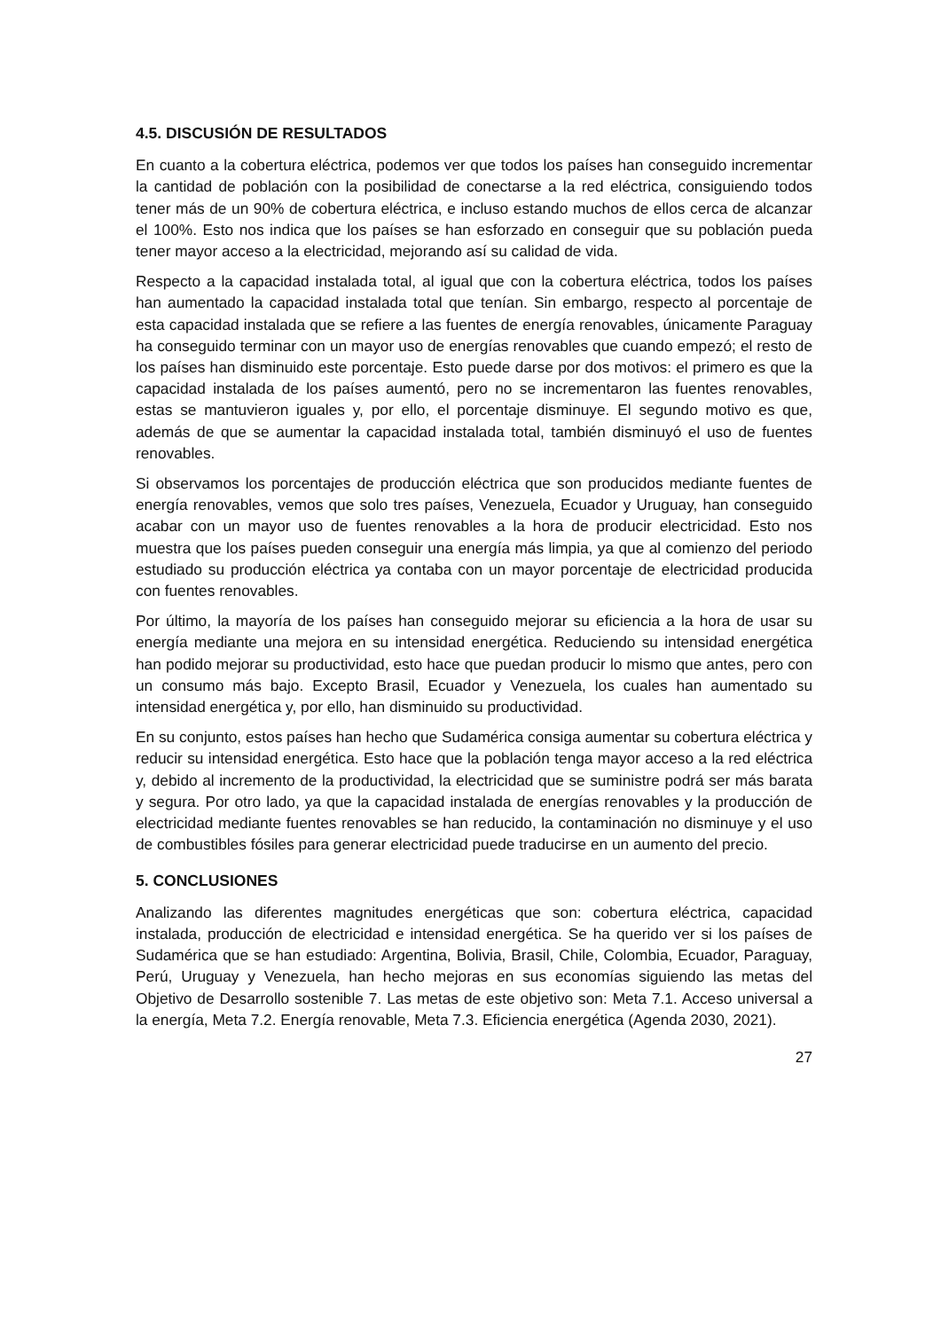4.5. DISCUSIÓN DE RESULTADOS
En cuanto a la cobertura eléctrica, podemos ver que todos los países han conseguido incrementar la cantidad de población con la posibilidad de conectarse a la red eléctrica, consiguiendo todos tener más de un 90% de cobertura eléctrica, e incluso estando muchos de ellos cerca de alcanzar el 100%. Esto nos indica que los países se han esforzado en conseguir que su población pueda tener mayor acceso a la electricidad, mejorando así su calidad de vida.
Respecto a la capacidad instalada total, al igual que con la cobertura eléctrica, todos los países han aumentado la capacidad instalada total que tenían. Sin embargo, respecto al porcentaje de esta capacidad instalada que se refiere a las fuentes de energía renovables, únicamente Paraguay ha conseguido terminar con un mayor uso de energías renovables que cuando empezó; el resto de los países han disminuido este porcentaje. Esto puede darse por dos motivos: el primero es que la capacidad instalada de los países aumentó, pero no se incrementaron las fuentes renovables, estas se mantuvieron iguales y, por ello, el porcentaje disminuye. El segundo motivo es que, además de que se aumentar la capacidad instalada total, también disminuyó el uso de fuentes renovables.
Si observamos los porcentajes de producción eléctrica que son producidos mediante fuentes de energía renovables, vemos que solo tres países, Venezuela, Ecuador y Uruguay, han conseguido acabar con un mayor uso de fuentes renovables a la hora de producir electricidad. Esto nos muestra que los países pueden conseguir una energía más limpia, ya que al comienzo del periodo estudiado su producción eléctrica ya contaba con un mayor porcentaje de electricidad producida con fuentes renovables.
Por último, la mayoría de los países han conseguido mejorar su eficiencia a la hora de usar su energía mediante una mejora en su intensidad energética. Reduciendo su intensidad energética han podido mejorar su productividad, esto hace que puedan producir lo mismo que antes, pero con un consumo más bajo. Excepto Brasil, Ecuador y Venezuela, los cuales han aumentado su intensidad energética y, por ello, han disminuido su productividad.
En su conjunto, estos países han hecho que Sudamérica consiga aumentar su cobertura eléctrica y reducir su intensidad energética. Esto hace que la población tenga mayor acceso a la red eléctrica y, debido al incremento de la productividad, la electricidad que se suministre podrá ser más barata y segura. Por otro lado, ya que la capacidad instalada de energías renovables y la producción de electricidad mediante fuentes renovables se han reducido, la contaminación no disminuye y el uso de combustibles fósiles para generar electricidad puede traducirse en un aumento del precio.
5. CONCLUSIONES
Analizando las diferentes magnitudes energéticas que son: cobertura eléctrica, capacidad instalada, producción de electricidad e intensidad energética. Se ha querido ver si los países de Sudamérica que se han estudiado: Argentina, Bolivia, Brasil, Chile, Colombia, Ecuador, Paraguay, Perú, Uruguay y Venezuela, han hecho mejoras en sus economías siguiendo las metas del Objetivo de Desarrollo sostenible 7. Las metas de este objetivo son: Meta 7.1. Acceso universal a la energía, Meta 7.2. Energía renovable, Meta 7.3. Eficiencia energética (Agenda 2030, 2021).
27